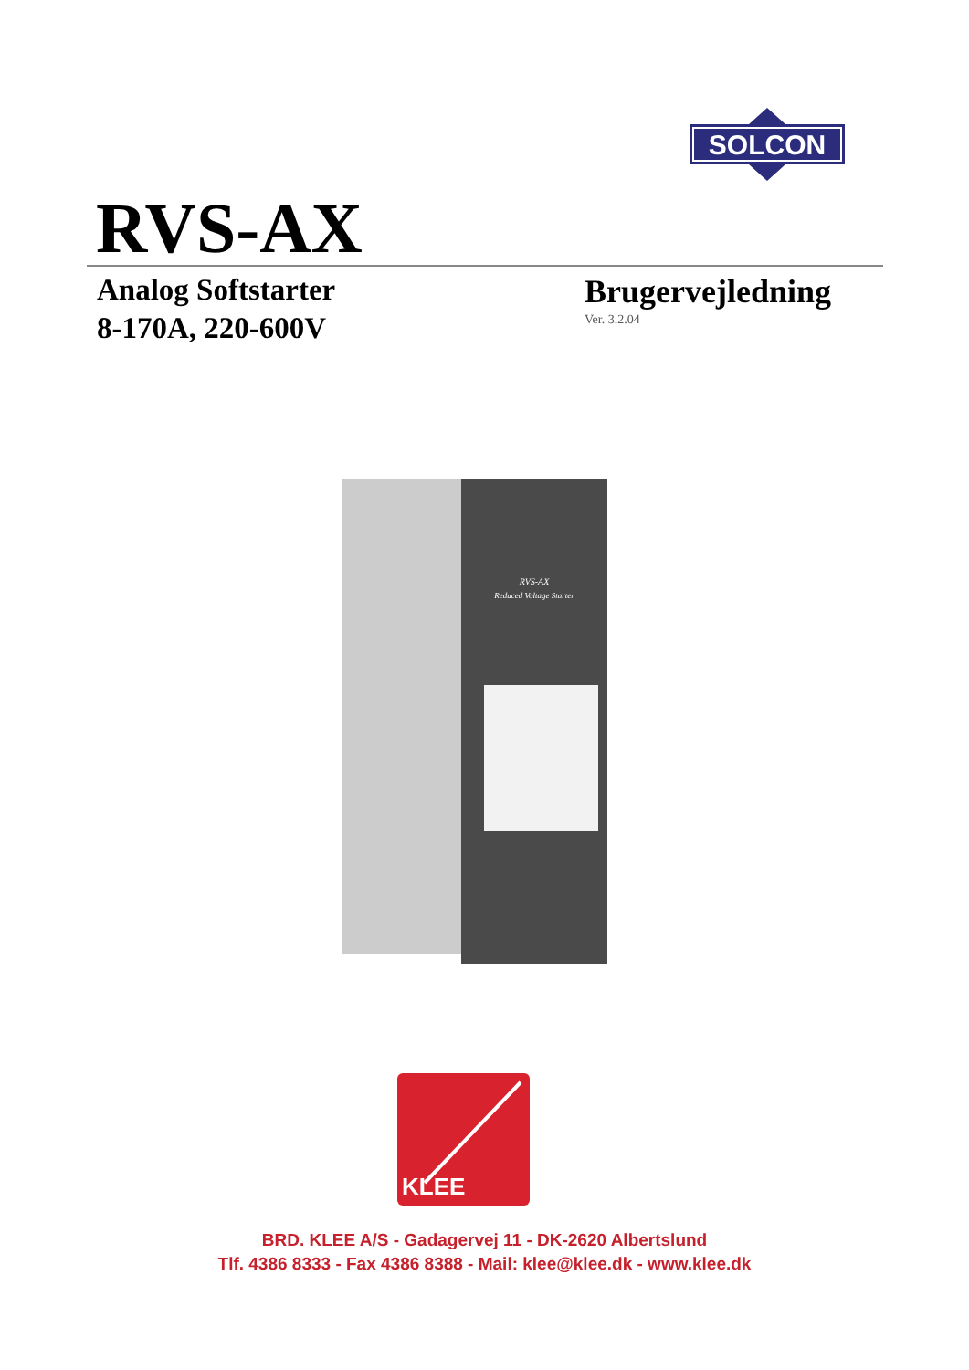SOLCON
RVS-AX
Analog Softstarter
8-170A, 220-600V
Brugervejledning
Ver. 3.2.04
RVS-AX
Reduced Voltage Starter
KLEE
BRD. KLEE A/S - Gadagervej 11 - DK-2620 Albertslund
Tlf. 4386 8333 - Fax 4386 8388 - Mail: klee@klee.dk - www.klee.dk